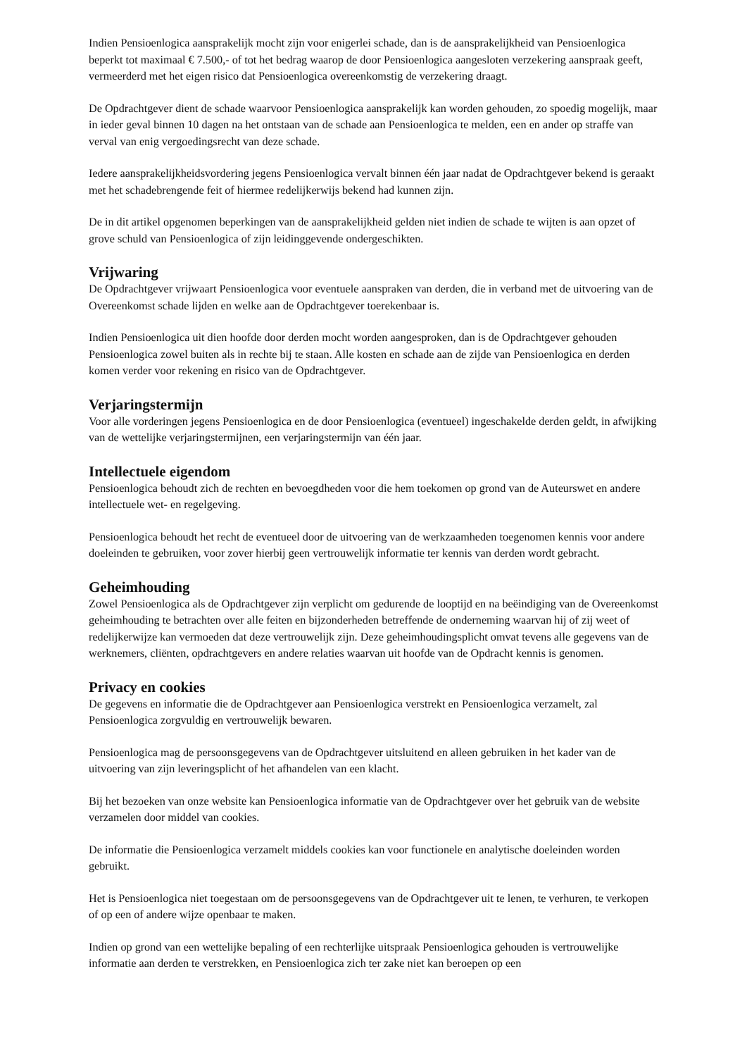Indien Pensioenlogica aansprakelijk mocht zijn voor enigerlei schade, dan is de aansprakelijkheid van Pensioenlogica beperkt tot maximaal € 7.500,- of tot het bedrag waarop de door Pensioenlogica aangesloten verzekering aanspraak geeft, vermeerderd met het eigen risico dat Pensioenlogica overeenkomstig de verzekering draagt.
De Opdrachtgever dient de schade waarvoor Pensioenlogica aansprakelijk kan worden gehouden, zo spoedig mogelijk, maar in ieder geval binnen 10 dagen na het ontstaan van de schade aan Pensioenlogica te melden, een en ander op straffe van verval van enig vergoedingsrecht van deze schade.
Iedere aansprakelijkheidsvordering jegens Pensioenlogica vervalt binnen één jaar nadat de Opdrachtgever bekend is geraakt met het schadebrengende feit of hiermee redelijkerwijs bekend had kunnen zijn.
De in dit artikel opgenomen beperkingen van de aansprakelijkheid gelden niet indien de schade te wijten is aan opzet of grove schuld van Pensioenlogica of zijn leidinggevende ondergeschikten.
Vrijwaring
De Opdrachtgever vrijwaart Pensioenlogica voor eventuele aanspraken van derden, die in verband met de uitvoering van de Overeenkomst schade lijden en welke aan de Opdrachtgever toerekenbaar is.
Indien Pensioenlogica uit dien hoofde door derden mocht worden aangesproken, dan is de Opdrachtgever gehouden Pensioenlogica zowel buiten als in rechte bij te staan. Alle kosten en schade aan de zijde van Pensioenlogica en derden komen verder voor rekening en risico van de Opdrachtgever.
Verjaringstermijn
Voor alle vorderingen jegens Pensioenlogica en de door Pensioenlogica (eventueel) ingeschakelde derden geldt, in afwijking van de wettelijke verjaringstermijnen, een verjaringstermijn van één jaar.
Intellectuele eigendom
Pensioenlogica behoudt zich de rechten en bevoegdheden voor die hem toekomen op grond van de Auteurswet en andere intellectuele wet- en regelgeving.
Pensioenlogica behoudt het recht de eventueel door de uitvoering van de werkzaamheden toegenomen kennis voor andere doeleinden te gebruiken, voor zover hierbij geen vertrouwelijk informatie ter kennis van derden wordt gebracht.
Geheimhouding
Zowel Pensioenlogica als de Opdrachtgever zijn verplicht om gedurende de looptijd en na beëindiging van de Overeenkomst geheimhouding te betrachten over alle feiten en bijzonderheden betreffende de onderneming waarvan hij of zij weet of redelijkerwijze kan vermoeden dat deze vertrouwelijk zijn. Deze geheimhoudingsplicht omvat tevens alle gegevens van de werknemers, cliënten, opdrachtgevers en andere relaties waarvan uit hoofde van de Opdracht kennis is genomen.
Privacy en cookies
De gegevens en informatie die de Opdrachtgever aan Pensioenlogica verstrekt en Pensioenlogica verzamelt, zal Pensioenlogica zorgvuldig en vertrouwelijk bewaren.
Pensioenlogica mag de persoonsgegevens van de Opdrachtgever uitsluitend en alleen gebruiken in het kader van de uitvoering van zijn leveringsplicht of het afhandelen van een klacht.
Bij het bezoeken van onze website kan Pensioenlogica informatie van de Opdrachtgever over het gebruik van de website verzamelen door middel van cookies.
De informatie die Pensioenlogica verzamelt middels cookies kan voor functionele en analytische doeleinden worden gebruikt.
Het is Pensioenlogica niet toegestaan om de persoonsgegevens van de Opdrachtgever uit te lenen, te verhuren, te verkopen of op een of andere wijze openbaar te maken.
Indien op grond van een wettelijke bepaling of een rechterlijke uitspraak Pensioenlogica gehouden is vertrouwelijke informatie aan derden te verstrekken, en Pensioenlogica zich ter zake niet kan beroepen op een